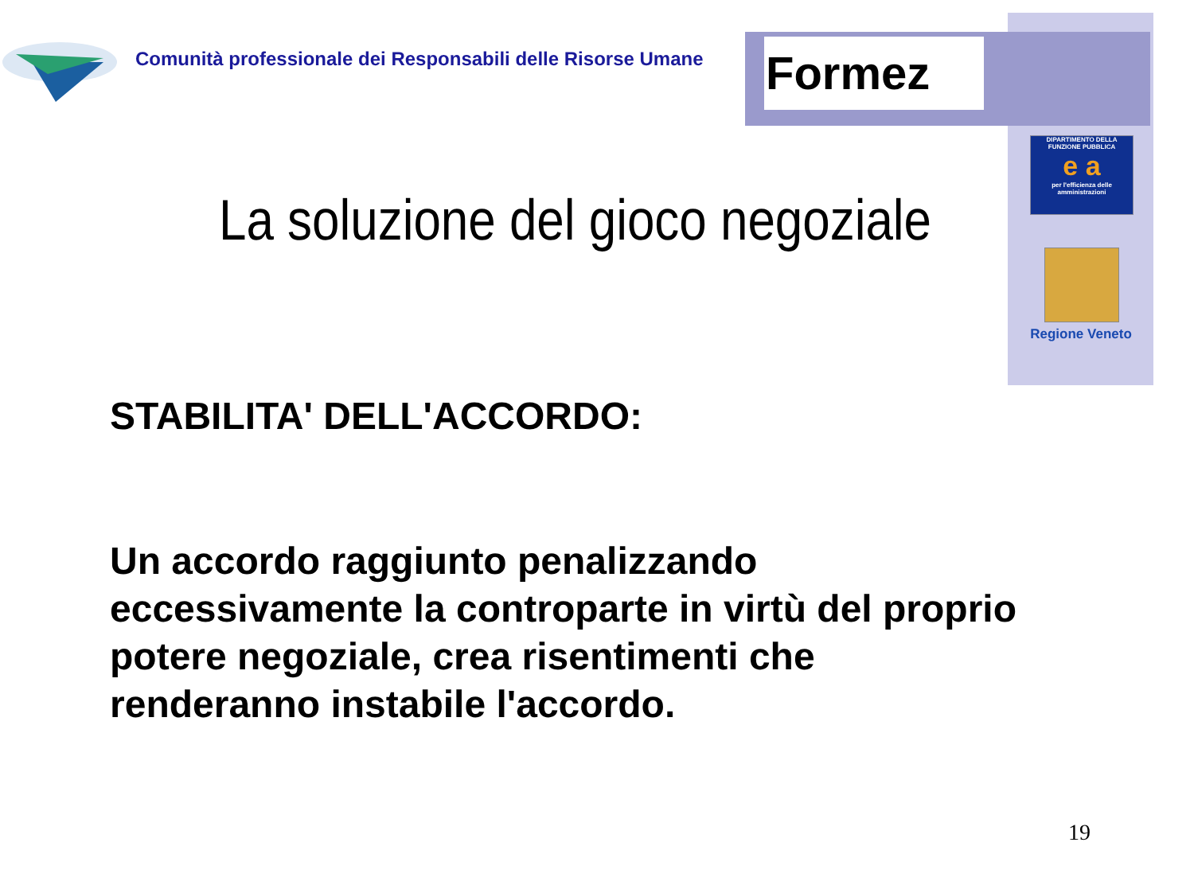Formez
Comunità professionale dei Responsabili delle Risorse Umane
DIPARTIMENTO DELLA
FUNZIONE PUBBLICA
e a
per l'efficienza delle amministrazioni
Regione Veneto
La soluzione del gioco negoziale
STABILITA' DELL'ACCORDO:
Un accordo raggiunto penalizzando eccessivamente la controparte in virtù del proprio potere negoziale, crea risentimenti che renderanno instabile l'accordo.
19